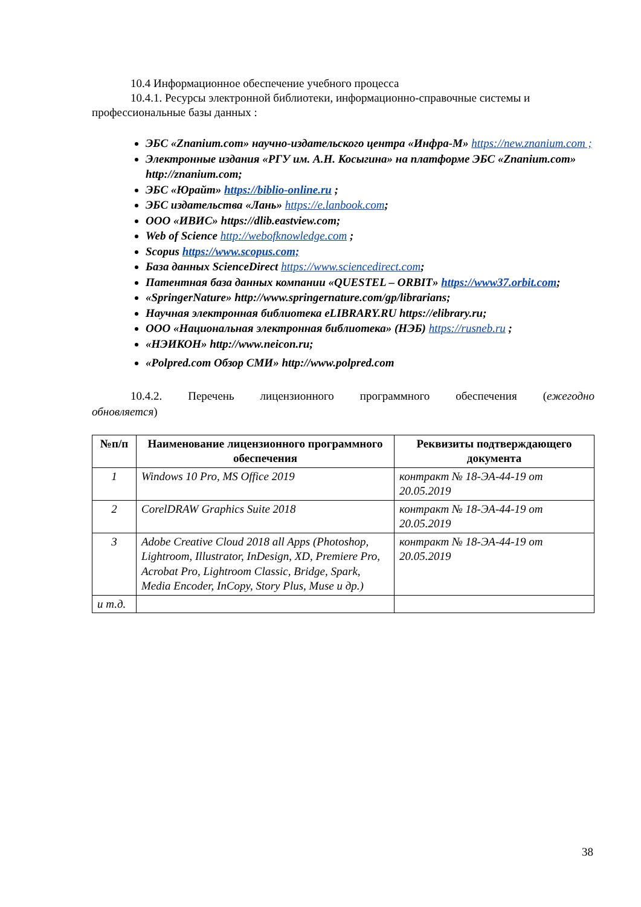10.4 Информационное обеспечение учебного процесса
10.4.1. Ресурсы электронной библиотеки, информационно-справочные системы и профессиональные базы данных :
ЭБС «Znanium.com» научно-издательского центра «Инфра-М» https://new.znanium.com ;
Электронные издания «РГУ им. А.Н. Косыгина» на платформе ЭБС «Znanium.com» http://znanium.com;
ЭБС «Юрайт» https://biblio-online.ru ;
ЭБС издательства «Лань» https://e.lanbook.com;
ООО «ИВИС» https://dlib.eastview.com;
Web of Science http://webofknowledge.com ;
Scopus https://www.scopus.com;
База данных ScienceDirect https://www.sciencedirect.com;
Патентная база данных компании «QUESTEL – ORBIT» https://www37.orbit.com;
«SpringerNature» http://www.springernature.com/gp/librarians;
Научная электронная библиотека eLIBRARY.RU https://elibrary.ru;
ООО «Национальная электронная библиотека» (НЭБ) https://rusneb.ru ;
«НЭИКОН» http://www.neicon.ru;
«Polpred.com Обзор СМИ» http://www.polpred.com
10.4.2. Перечень лицензионного программного обеспечения (ежегодно
обновляется)
| №п/п | Наименование лицензионного программного обеспечения | Реквизиты подтверждающего документа |
| --- | --- | --- |
| 1 | Windows 10 Pro, MS Office 2019 | контракт № 18-ЭА-44-19 от 20.05.2019 |
| 2 | CorelDRAW Graphics Suite 2018 | контракт № 18-ЭА-44-19 от 20.05.2019 |
| 3 | Adobe Creative Cloud 2018 all Apps (Photoshop, Lightroom, Illustrator, InDesign, XD, Premiere Pro, Acrobat Pro, Lightroom Classic, Bridge, Spark, Media Encoder, InCopy, Story Plus, Muse и др.) | контракт № 18-ЭА-44-19 от 20.05.2019 |
| и т.д. | | |
38